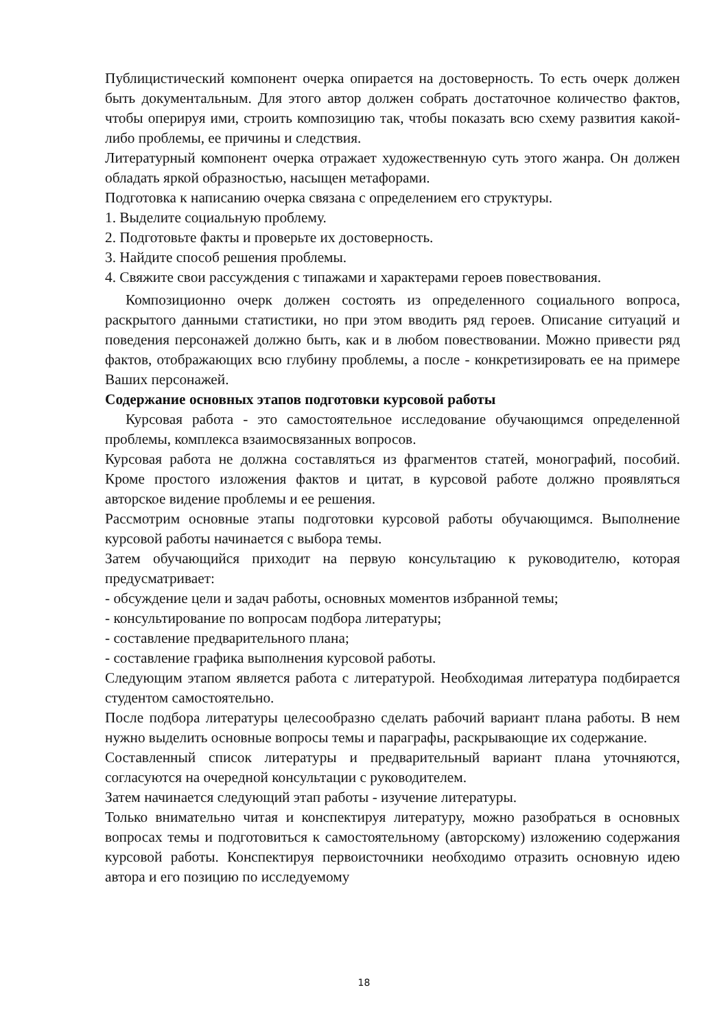Публицистический компонент очерка опирается на достоверность. То есть очерк должен быть документальным. Для этого автор должен собрать достаточное количество фактов, чтобы оперируя ими, строить композицию так, чтобы показать всю схему развития какой-либо проблемы, ее причины и следствия.
Литературный компонент очерка отражает художественную суть этого жанра. Он должен обладать яркой образностью, насыщен метафорами.
Подготовка к написанию очерка связана с определением его структуры.
1. Выделите социальную проблему.
2. Подготовьте факты и проверьте их достоверность.
3. Найдите способ решения проблемы.
4. Свяжите свои рассуждения с типажами и характерами героев повествования.
Композиционно очерк должен состоять из определенного социального вопроса, раскрытого данными статистики, но при этом вводить ряд героев. Описание ситуаций и поведения персонажей должно быть, как и в любом повествовании. Можно привести ряд фактов, отображающих всю глубину проблемы, а после - конкретизировать ее на примере Ваших персонажей.
Содержание основных этапов подготовки курсовой работы
Курсовая работа - это самостоятельное исследование обучающимся определенной проблемы, комплекса взаимосвязанных вопросов.
Курсовая работа не должна составляться из фрагментов статей, монографий, пособий. Кроме простого изложения фактов и цитат, в курсовой работе должно проявляться авторское видение проблемы и ее решения.
Рассмотрим основные этапы подготовки курсовой работы обучающимся. Выполнение курсовой работы начинается с выбора темы.
Затем обучающийся приходит на первую консультацию к руководителю, которая предусматривает:
- обсуждение цели и задач работы, основных моментов избранной темы;
- консультирование по вопросам подбора литературы;
- составление предварительного плана;
- составление графика выполнения курсовой работы.
Следующим этапом является работа с литературой. Необходимая литература подбирается студентом самостоятельно.
После подбора литературы целесообразно сделать рабочий вариант плана работы. В нем нужно выделить основные вопросы темы и параграфы, раскрывающие их содержание.
Составленный список литературы и предварительный вариант плана уточняются, согласуются на очередной консультации с руководителем.
Затем начинается следующий этап работы - изучение литературы.
Только внимательно читая и конспектируя литературу, можно разобраться в основных вопросах темы и подготовиться к самостоятельному (авторскому) изложению содержания курсовой работы. Конспектируя первоисточники необходимо отразить основную идею автора и его позицию по исследуемому
18